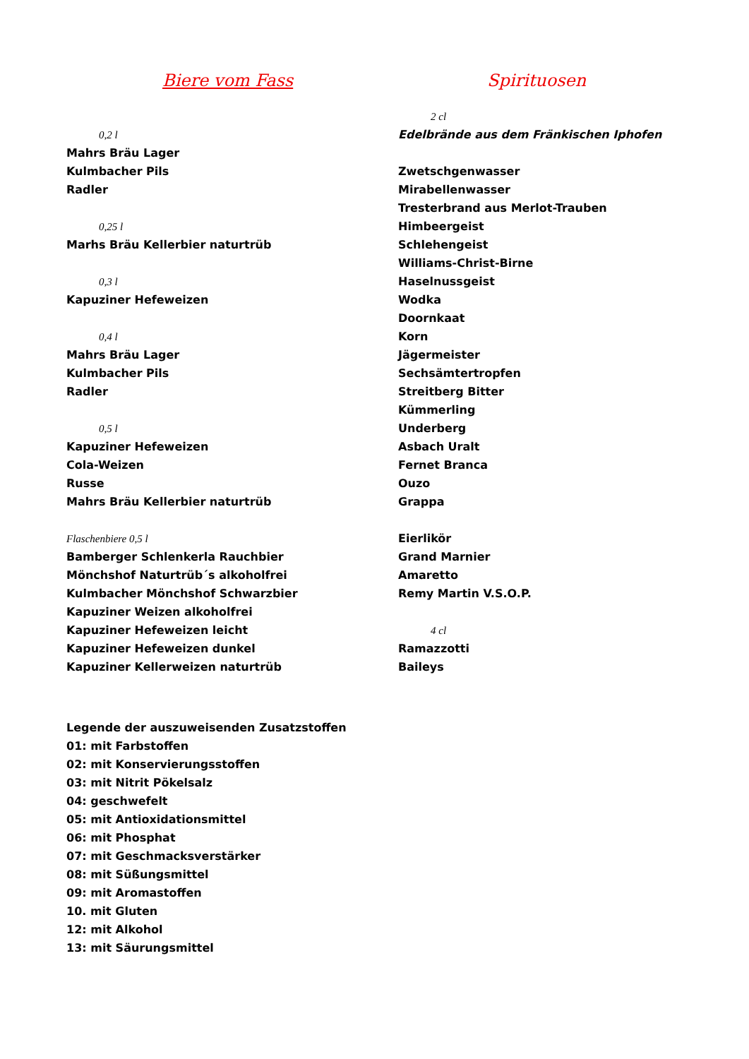Biere vom Fass
0,2 l
Mahrs Bräu Lager
Kulmbacher Pils
Radler
0,25 l
Marhs Bräu Kellerbier naturtrüb
0,3 l
Kapuziner Hefeweizen
0,4 l
Mahrs Bräu Lager
Kulmbacher Pils
Radler
0,5 l
Kapuziner Hefeweizen
Cola-Weizen
Russe
Mahrs Bräu Kellerbier naturtrüb
Flaschenbiere 0,5 l
Bamberger Schlenkerla Rauchbier
Mönchshof Naturtrüb´s alkoholfrei
Kulmbacher Mönchshof Schwarzbier
Kapuziner Weizen alkoholfrei
Kapuziner Hefeweizen leicht
Kapuziner Hefeweizen dunkel
Kapuziner Kellerweizen naturtrüb
Spirituosen
2 cl
Edelbrände aus dem Fränkischen Iphofen
Zwetschgenwasser
Mirabellenwasser
Tresterbrand aus Merlot-Trauben
Himbeergeist
Schlehengeist
Williams-Christ-Birne
Haselnussgeist
Wodka
Doornkaat
Korn
Jägermeister
Sechsämtertropfen
Streitberg Bitter
Kümmerling
Underberg
Asbach Uralt
Fernet Branca
Ouzo
Grappa
Eierlikör
Grand Marnier
Amaretto
Remy Martin V.S.O.P.
4 cl
Ramazzotti
Baileys
Legende der auszuweisenden Zusatzstoffen
01: mit Farbstoffen
02: mit Konservierungsstoffen
03: mit Nitrit Pökelsalz
04: geschwefelt
05: mit Antioxidationsmittel
06: mit Phosphat
07: mit Geschmacksverstärker
08: mit Süßungsmittel
09: mit Aromastoffen
10. mit Gluten
12: mit Alkohol
13: mit Säurungsmittel